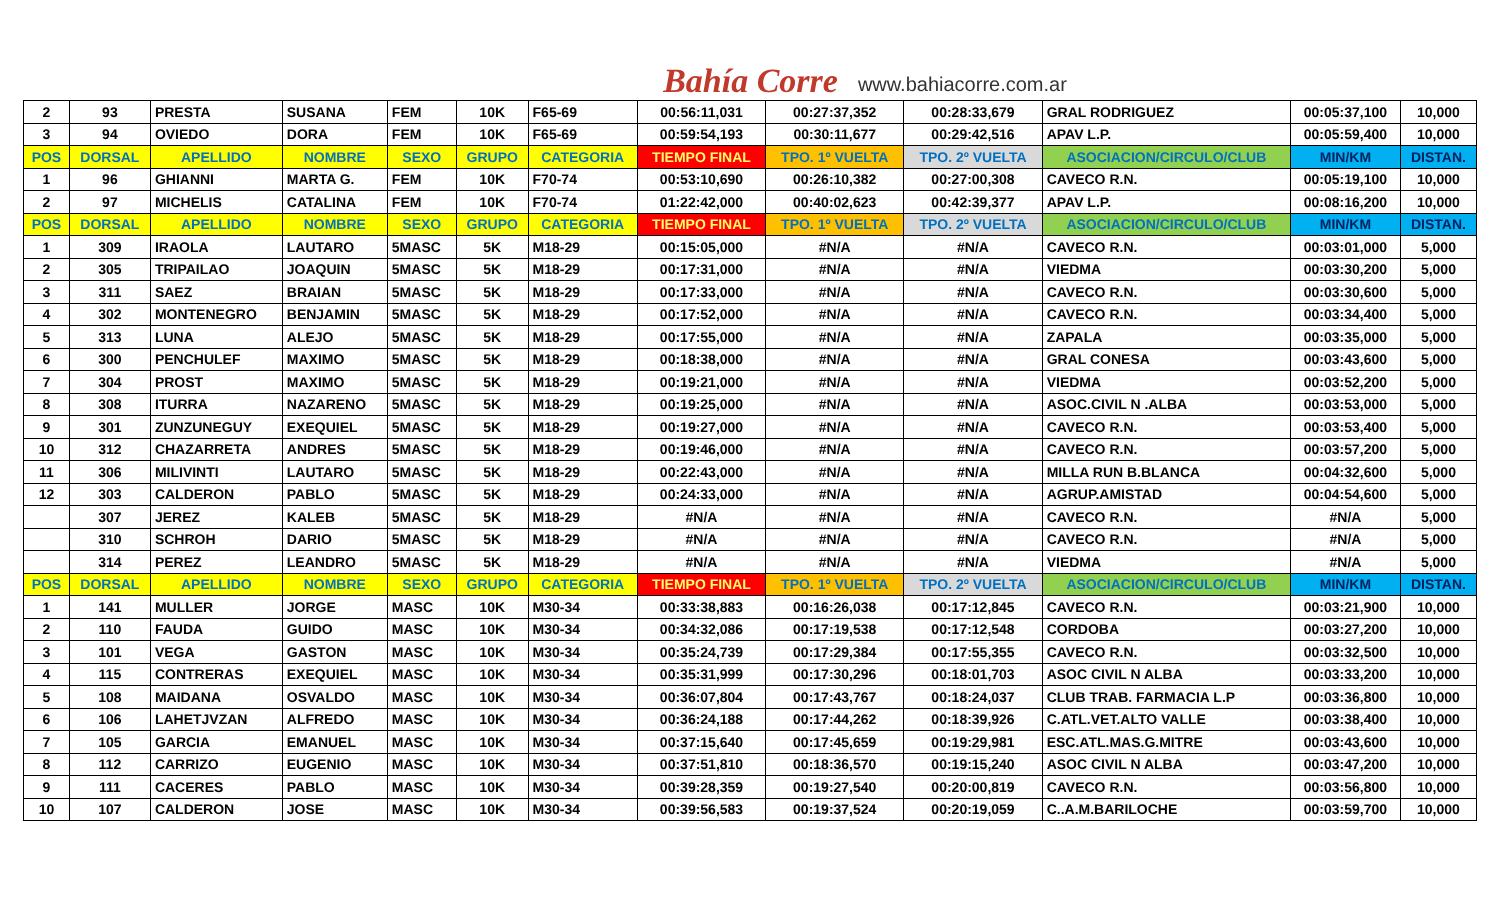Bahía Corre www.bahiacorre.com.ar
| 2 | 93 | PRESTA | SUSANA | FEM | 10K | F65-69 | 00:56:11,031 | 00:27:37,352 | 00:28:33,679 | GRAL RODRIGUEZ | 00:05:37,100 | 10,000 |
| 3 | 94 | OVIEDO | DORA | FEM | 10K | F65-69 | 00:59:54,193 | 00:30:11,677 | 00:29:42,516 | APAV L.P. | 00:05:59,400 | 10,000 |
| POS | DORSAL | APELLIDO | NOMBRE | SEXO | GRUPO | CATEGORIA | TIEMPO FINAL | TPO. 1º VUELTA | TPO. 2º VUELTA | ASOCIACION/CIRCULO/CLUB | MIN/KM | DISTAN. |
| 1 | 96 | GHIANNI | MARTA G. | FEM | 10K | F70-74 | 00:53:10,690 | 00:26:10,382 | 00:27:00,308 | CAVECO R.N. | 00:05:19,100 | 10,000 |
| 2 | 97 | MICHELIS | CATALINA | FEM | 10K | F70-74 | 01:22:42,000 | 00:40:02,623 | 00:42:39,377 | APAV L.P. | 00:08:16,200 | 10,000 |
| POS | DORSAL | APELLIDO | NOMBRE | SEXO | GRUPO | CATEGORIA | TIEMPO FINAL | TPO. 1º VUELTA | TPO. 2º VUELTA | ASOCIACION/CIRCULO/CLUB | MIN/KM | DISTAN. |
| 1 | 309 | IRAOLA | LAUTARO | 5MASC | 5K | M18-29 | 00:15:05,000 | #N/A | #N/A | CAVECO R.N. | 00:03:01,000 | 5,000 |
| 2 | 305 | TRIPAILAO | JOAQUIN | 5MASC | 5K | M18-29 | 00:17:31,000 | #N/A | #N/A | VIEDMA | 00:03:30,200 | 5,000 |
| 3 | 311 | SAEZ | BRAIAN | 5MASC | 5K | M18-29 | 00:17:33,000 | #N/A | #N/A | CAVECO R.N. | 00:03:30,600 | 5,000 |
| 4 | 302 | MONTENEGRO | BENJAMIN | 5MASC | 5K | M18-29 | 00:17:52,000 | #N/A | #N/A | CAVECO R.N. | 00:03:34,400 | 5,000 |
| 5 | 313 | LUNA | ALEJO | 5MASC | 5K | M18-29 | 00:17:55,000 | #N/A | #N/A | ZAPALA | 00:03:35,000 | 5,000 |
| 6 | 300 | PENCHULEF | MAXIMO | 5MASC | 5K | M18-29 | 00:18:38,000 | #N/A | #N/A | GRAL CONESA | 00:03:43,600 | 5,000 |
| 7 | 304 | PROST | MAXIMO | 5MASC | 5K | M18-29 | 00:19:21,000 | #N/A | #N/A | VIEDMA | 00:03:52,200 | 5,000 |
| 8 | 308 | ITURRA | NAZARENO | 5MASC | 5K | M18-29 | 00:19:25,000 | #N/A | #N/A | ASOC.CIVIL N .ALBA | 00:03:53,000 | 5,000 |
| 9 | 301 | ZUNZUNEGUY | EXEQUIEL | 5MASC | 5K | M18-29 | 00:19:27,000 | #N/A | #N/A | CAVECO R.N. | 00:03:53,400 | 5,000 |
| 10 | 312 | CHAZARRETA | ANDRES | 5MASC | 5K | M18-29 | 00:19:46,000 | #N/A | #N/A | CAVECO R.N. | 00:03:57,200 | 5,000 |
| 11 | 306 | MILIVINTI | LAUTARO | 5MASC | 5K | M18-29 | 00:22:43,000 | #N/A | #N/A | MILLA RUN B.BLANCA | 00:04:32,600 | 5,000 |
| 12 | 303 | CALDERON | PABLO | 5MASC | 5K | M18-29 | 00:24:33,000 | #N/A | #N/A | AGRUP.AMISTAD | 00:04:54,600 | 5,000 |
| | 307 | JEREZ | KALEB | 5MASC | 5K | M18-29 | #N/A | #N/A | #N/A | CAVECO R.N. | #N/A | 5,000 |
| | 310 | SCHROH | DARIO | 5MASC | 5K | M18-29 | #N/A | #N/A | #N/A | CAVECO R.N. | #N/A | 5,000 |
| | 314 | PEREZ | LEANDRO | 5MASC | 5K | M18-29 | #N/A | #N/A | #N/A | VIEDMA | #N/A | 5,000 |
| POS | DORSAL | APELLIDO | NOMBRE | SEXO | GRUPO | CATEGORIA | TIEMPO FINAL | TPO. 1º VUELTA | TPO. 2º VUELTA | ASOCIACION/CIRCULO/CLUB | MIN/KM | DISTAN. |
| 1 | 141 | MULLER | JORGE | MASC | 10K | M30-34 | 00:33:38,883 | 00:16:26,038 | 00:17:12,845 | CAVECO R.N. | 00:03:21,900 | 10,000 |
| 2 | 110 | FAUDA | GUIDO | MASC | 10K | M30-34 | 00:34:32,086 | 00:17:19,538 | 00:17:12,548 | CORDOBA | 00:03:27,200 | 10,000 |
| 3 | 101 | VEGA | GASTON | MASC | 10K | M30-34 | 00:35:24,739 | 00:17:29,384 | 00:17:55,355 | CAVECO R.N. | 00:03:32,500 | 10,000 |
| 4 | 115 | CONTRERAS | EXEQUIEL | MASC | 10K | M30-34 | 00:35:31,999 | 00:17:30,296 | 00:18:01,703 | ASOC CIVIL N ALBA | 00:03:33,200 | 10,000 |
| 5 | 108 | MAIDANA | OSVALDO | MASC | 10K | M30-34 | 00:36:07,804 | 00:17:43,767 | 00:18:24,037 | CLUB TRAB. FARMACIA L.P | 00:03:36,800 | 10,000 |
| 6 | 106 | LAHETJVZAN | ALFREDO | MASC | 10K | M30-34 | 00:36:24,188 | 00:17:44,262 | 00:18:39,926 | C.ATL.VET.ALTO VALLE | 00:03:38,400 | 10,000 |
| 7 | 105 | GARCIA | EMANUEL | MASC | 10K | M30-34 | 00:37:15,640 | 00:17:45,659 | 00:19:29,981 | ESC.ATL.MAS.G.MITRE | 00:03:43,600 | 10,000 |
| 8 | 112 | CARRIZO | EUGENIO | MASC | 10K | M30-34 | 00:37:51,810 | 00:18:36,570 | 00:19:15,240 | ASOC CIVIL N ALBA | 00:03:47,200 | 10,000 |
| 9 | 111 | CACERES | PABLO | MASC | 10K | M30-34 | 00:39:28,359 | 00:19:27,540 | 00:20:00,819 | CAVECO R.N. | 00:03:56,800 | 10,000 |
| 10 | 107 | CALDERON | JOSE | MASC | 10K | M30-34 | 00:39:56,583 | 00:19:37,524 | 00:20:19,059 | C..A.M.BARILOCHE | 00:03:59,700 | 10,000 |